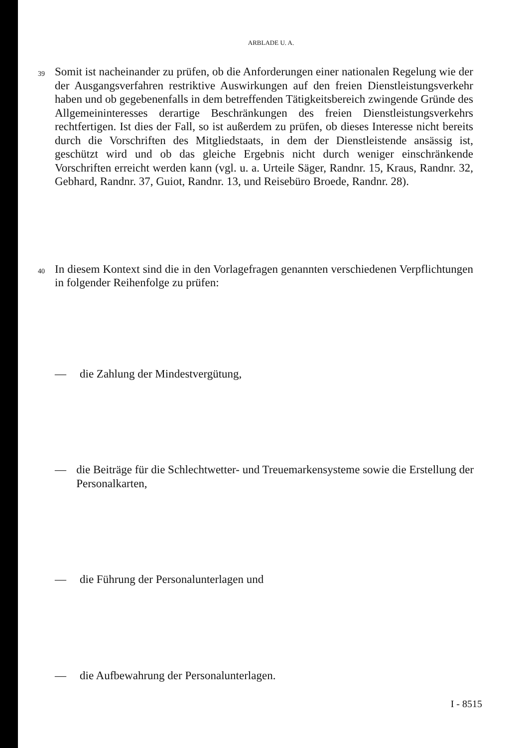ARBLADE U. A.
39
Somit ist nacheinander zu prüfen, ob die Anforderungen einer nationalen Regelung wie der der Ausgangsverfahren restriktive Auswirkungen auf den freien Dienstleistungsverkehr haben und ob gegebenenfalls in dem betreffenden Tätigkeitsbereich zwingende Gründe des Allgemeininteresses derartige Beschränkungen des freien Dienstleistungsverkehrs rechtfertigen. Ist dies der Fall, so ist außerdem zu prüfen, ob dieses Interesse nicht bereits durch die Vorschriften des Mitgliedstaats, in dem der Dienstleistende ansässig ist, geschützt wird und ob das gleiche Ergebnis nicht durch weniger einschränkende Vorschriften erreicht werden kann (vgl. u. a. Urteile Säger, Randnr. 15, Kraus, Randnr. 32, Gebhard, Randnr. 37, Guiot, Randnr. 13, und Reisebüro Broede, Randnr. 28).
40
In diesem Kontext sind die in den Vorlagefragen genannten verschiedenen Verpflichtungen in folgender Reihenfolge zu prüfen:
— die Zahlung der Mindestvergütung,
— die Beiträge für die Schlechtwetter- und Treuemarkensysteme sowie die Erstellung der Personalkarten,
— die Führung der Personalunterlagen und
— die Aufbewahrung der Personalunterlagen.
I - 8515